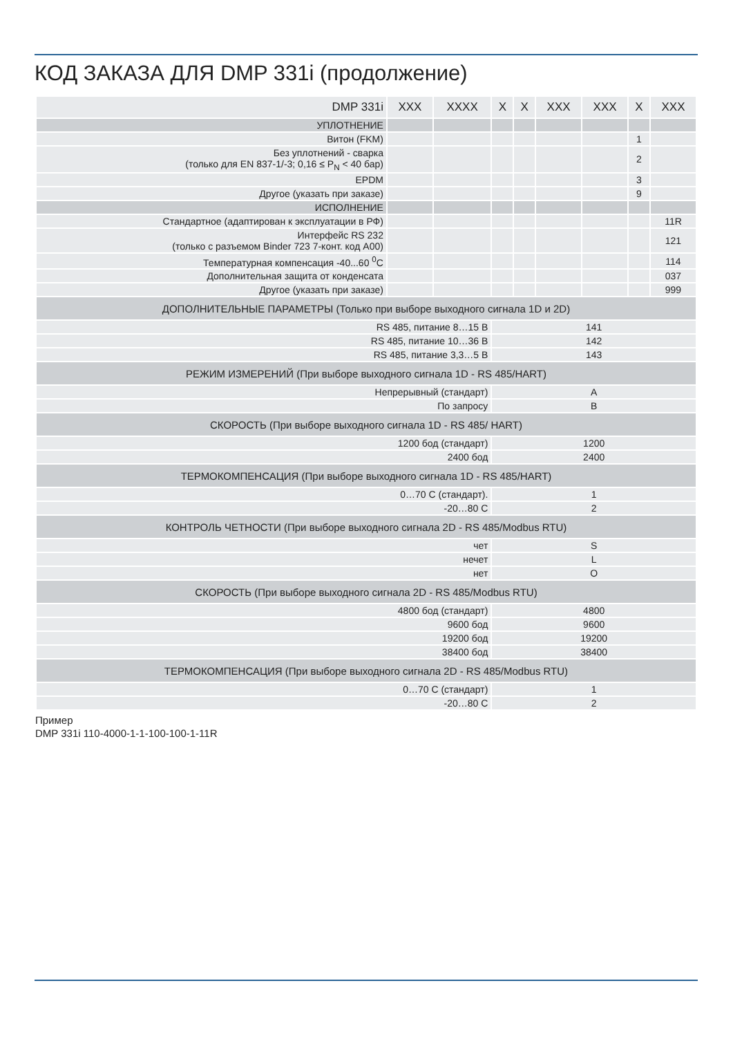КОД ЗАКАЗА ДЛЯ DMP 331i (продолжение)
| DMP 331i | XXX | XXXX | X | X | XXX | XXX | X | XXX |
| УПЛОТНЕНИЕ | | | | | | | | |
| Витон (FKM) | | | | | | | 1 | |
| Без уплотнений - сварка (только для EN 837-1/-3; 0,16 ≤ P<sub>N</sub> < 40 бар) | | | | | | | 2 | |
| EPDM | | | | | | | 3 | |
| Другое (указать при заказе) | | | | | | | 9 | |
| ИСПОЛНЕНИЕ | | | | | | | | |
| Стандартное (адаптирован к эксплуатации в РФ) | | | | | | | | 11R |
| Интерфейс RS 232 (только с разъемом Binder 723 7-конт. код A00) | | | | | | | | 121 |
| Температурная компенсация -40...60 <sup>0</sup>C | | | | | | | | 114 |
| Дополнительная защита от конденсата | | | | | | | | 037 |
| Другое (указать при заказе) | | | | | | | | 999 |
| ДОПОЛНИТЕЛЬНЫЕ ПАРАМЕТРЫ (Только при выборе выходного сигнала 1D и 2D) | | | | | | | | |
| RS 485, питание 8…15 В | | | 141 | | | | | |
| RS 485, питание 10…36 В | | | 142 | | | | | |
| RS 485, питание 3,3…5 В | | | 143 | | | | | |
| РЕЖИМ ИЗМЕРЕНИЙ (При выборе выходного сигнала 1D - RS 485/HART) | | | | | | | | |
| Непрерывный (стандарт) | | | A | | | | | |
| По запросу | | | B | | | | | |
| СКОРОСТЬ (При выборе выходного сигнала 1D - RS 485/ HART) | | | | | | | | |
| 1200 бод (стандарт) | | | 1200 | | | | | |
| 2400 бод | | | 2400 | | | | | |
| ТЕРМОКОМПЕНСАЦИЯ (При выборе выходного сигнала 1D - RS 485/HART) | | | | | | | | |
| 0…70 С (стандарт). | | | 1 | | | | | |
| -20…80 С | | | 2 | | | | | |
| КОНТРОЛЬ ЧЕТНОСТИ (При выборе выходного сигнала 2D - RS 485/Modbus RTU) | | | | | | | | |
| чет | | | S | | | | | |
| нечет | | | L | | | | | |
| нет | | | O | | | | | |
| СКОРОСТЬ (При выборе выходного сигнала 2D - RS 485/Modbus RTU) | | | | | | | | |
| 4800 бод (стандарт) | | | 4800 | | | | | |
| 9600 бод | | | 9600 | | | | | |
| 19200 бод | | | 19200 | | | | | |
| 38400 бод | | | 38400 | | | | | |
| ТЕРМОКОМПЕНСАЦИЯ (При выборе выходного сигнала 2D - RS 485/Modbus RTU) | | | | | | | | |
| 0…70 С (стандарт) | | | 1 | | | | | |
| -20…80 С | | | 2 | | | | | |
Пример
DMP 331i 110-4000-1-1-100-100-1-11R